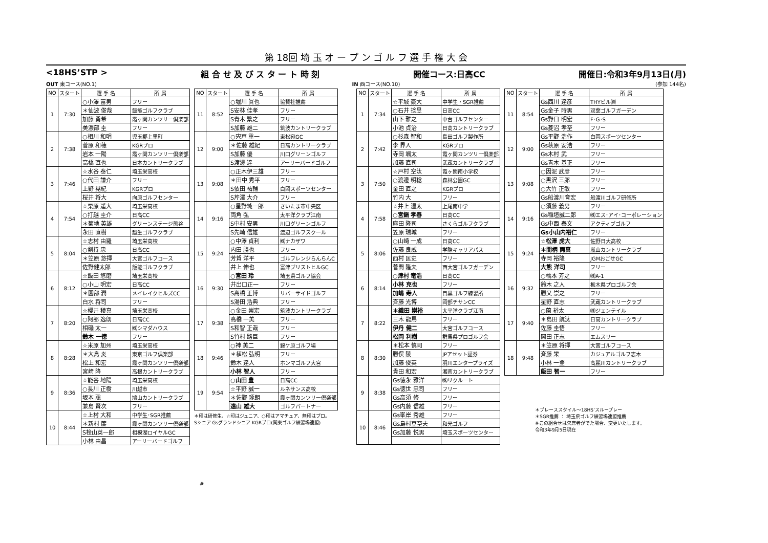第 18回 埼 玉 オ ー プ ン ゴ ル フ 選 手 権 大 会
<18HS’STP > 組 合 せ 及 び ス タ ー ト 時 刻 開催コース:日高CC 開催日:令和3年9月13日(月)
OUT 東コース(NO.1) IN 西コース(NO.10) (参加 144名)
| NO | スタート | 選 手 名 | 所 属 |
| --- | --- | --- | --- |
| 1 | 7:30 | ○小澤 富男 | フリー |
| | | ＊仙波 俊哉 | 飯能ゴルフクラブ |
| | | 加藤 勇希 | 霞ヶ関カンツリー倶楽部 |
| | | 美濃部 圭 | フリー |
| 2 | 7:38 | ○相川 和明 | 児玉郡上里町 |
| | | 菅原 和穂 | KGRプロ |
| | | 岩本 一陽 | 霞ヶ関カンツリー倶楽部 |
| | | 高橋 直也 | 日本カントリークラブ |
| 3 | 7:46 | ☆水谷 泰仁 | 埼玉栄高校 |
| | | ○代田 謙介 | フリー |
| | | 上野 晃紀 | KGRプロ |
| | | 桜井 将大 | 向原ゴルフセンター |
| 4 | 7:54 | ☆栗原 遥大 | 埼玉栄高校 |
| | | ○打越 圭介 | 日高CC |
| | | ＊菊地 英雄 | グリーンステージ熊谷 |
| | | 永田 直樹 | 越生ゴルフクラブ |
| 5 | 8:04 | ☆志村 由羅 | 埼玉栄高校 |
| | | ○剣持 忠 | 日高CC |
| | | ＊笠原 悠揮 | 大宮ゴルフコース |
| | | 佐野健太郎 | 飯能ゴルフクラブ |
| 6 | 8:12 | ☆飯田 悠磨 | 埼玉栄高校 |
| | | ○小山 明宏 | 日高CC |
| | | ＊園部 潤 | メイレイクヒルズCC |
| | | 白水 将司 | フリー |
| 7 | 8:20 | ☆櫻井 稜真 | 埼玉栄高校 |
| | | ○阿部 逸朗 | 日高CC |
| | | 相磯 太一 | ㈱シマダハウス |
| | | 鈴木 一徳 | フリー |
| 8 | 8:28 | ☆米原 加州 | 埼玉栄高校 |
| | | ＊大島 炎 | 東京ゴルフ倶楽部 |
| | | 松上 和宏 | 霞ヶ関カンツリー倶楽部 |
| | | 宮崎 降 | 高根カントリークラブ |
| 9 | 8:36 | ☆能谷 地陽 | 埼玉栄高校 |
| | | ○長川 正樹 | 川越市 |
| | | 坂本 聡 | 鳩山カントリークラブ |
| | | 兼島 賢次 | フリー |
| 10 | 8:44 | ☆上村 大和 | 中学生･SGR推薦 |
| | | ＊新村 簾 | 霞ヶ関カンツリー倶楽部 |
| | | S桧山英一郎 | 相模湖ロイヤルGC |
| | | 小林 由昌 | アーリーバードゴルフ |
| NO | スタート | 選 手 名 | 所 属 |
| --- | --- | --- | --- |
| 11 | 8:52 | ○堀川 眞也 | 協賛社推薦 |
| | | S安林 佳孝 | フリー |
| | | S青木 繁之 | フリー |
| | | S加藤 雄二 | 筑波カントリークラブ |
| 12 | 9:00 | ○宍戸 重一 | 東松宛GC |
| | | ＊佐藤 雄紀 | 日高カントリークラブ |
| | | S加藤 優 | 川口グリーンゴルフ |
| | | S渡邊 達 | アーリーバードゴルフ |
| 13 | 9:08 | ○正木伊三雄 | フリー |
| | | ＊田中 秀平 | フリー |
| | | S依田 祐輔 | 白岡スポーツセンター |
| | | S芹澤 大介 | フリー |
| 14 | 9:16 | ○星野純一郎 | さいたま市中央区 |
| | | 両角 弘 | 太平洋クラブ江南 |
| | | S中村 安男 | 川口グリーンゴルフ |
| | | S先崎 信雄 | 渡辺ゴルフスクール |
| 15 | 9:24 | ○中澤 貞利 | ㈱ナカザワ |
| | | 内田 勝也 | フリー |
| | | 芳賀 洋平 | ゴルフレンジらんらんC |
| | | 井上 伸也 | 富津ブリストヒルGC |
| 16 | 9:30 | ○宮田 玲 | 埼玉県ゴルフ協会 |
| | | 井出口正一 | フリー |
| | | S高橋 正博 | リバーサイドゴルフ |
| | | S湯田 浩典 | フリー |
| 17 | 9:38 | ○金田 崇宏 | 筑波カントリークラブ |
| | | 高橋 一美 | フリー |
| | | S和智 正哉 | フリー |
| | | S竹村 路巨 | フリー |
| 18 | 9:46 | ○神 美二 | 錦ケ原ゴルフ場 |
| | | ＊植松 弘明 | フリー |
| | | 鈴木 達人 | ホンマゴルフ大宮 |
| | | 小林 智人 | フリー |
| 19 | 9:54 | ○山田 豊 | 日高CC |
| | | ☆平野 誠一 | ルネサンス高校 |
| | | ＊佐野 琢朗 | 霞ヶ関カンツリー倶楽部 |
| | | 遠山 雄大 | ゴルフパートナー |
＊印は研修生、☆印はジュニア、○印はアマチュア、無印はプロ。
Sシニア Gsグランドシニア KGRプロ(関東ゴルフ練習場連盟)
| NO | スタート | 選 手 名 | 所 属 |
| --- | --- | --- | --- |
| 1 | 7:34 | ☆平城 豪大 | 中学生・SGR推薦 |
| | | ○石井 捻昱 | 日高CC |
| | | 山下 雅之 | 中台ゴルフセンター |
| | | 小池 貞治 | 日高カントリークラブ |
| 2 | 7:42 | ○杉森 智和 | 島田ゴルフ製作所 |
| | | 李 界人 | KGRプロ |
| | | 寺岡 颯太 | 霞ヶ関カンツリー倶楽部 |
| | | 加藤 直司 | 武蔵カントリークラブ |
| 3 | 7:50 | ☆戸村 空汰 | 霞ヶ関南小学校 |
| | | ○渡邊 明稔 | 森林公園GC |
| | | 金田 直之 | KGRプロ |
| | | 竹内 大 | フリー |
| 4 | 7:58 | ☆井上 湿太 | 上尾南中学 |
| | | ○宮鍋 孝春 | 日高CC |
| | | 麻田 隆司 | さくらゴルフクラブ |
| | | 笠原 瑞城 | フリー |
| 5 | 8:06 | ○山崎 一成 | 日高CC |
| | | 佐藤 良威 | 学際キャリアパス |
| | | 西村 匡史 | フリー |
| | | 菅間 隆夫 | 西大宮ゴルフガーデン |
| 6 | 8:14 | ○津村 竜浩 | 日高CC |
| | | 小林 克也 | フリー |
| | | 加嶋 寿人 | 目黒ゴルフ練習所 |
| | | 斉藤 光博 | 岡部チサンCC |
| 7 | 8:22 | ＊織田 崇裕 | 太平洋クラブ江南 |
| | | 三木 龍馬 | フリー |
| | | 伊丹 健二 | 大宮ゴルフコース |
| | | 松岡 利樹 | 群馬県プロゴルフ会 |
| 8 | 8:30 | ＊松本 慎司 | フリー |
| | | 勝俣 陵 | JPアセット証券 |
| | | 加藤 俊英 | 羽川エンタープライズ |
| | | 貴田 和宏 | 湘南カントリークラブ |
| 9 | 8:38 | Gs徳永 雅洋 | ㈱リクルート |
| | | Gs徳世 忠司 | フリー |
| | | Gs高須 修 | フリー |
| | | Gs内藤 信雄 | フリー |
| 10 | 8:46 | Gs峯岸 秀雄 | フリー |
| | | Gs島村豆至夫 | 和光ゴルフ |
| | | Gs加藤 悦男 | 埼玉スポーツセンター |
| NO | スタート | 選 手 名 | 所 属 |
| --- | --- | --- | --- |
| 11 | 8:54 | Gs西川 達彦 | THYビル㈱ |
| | | Gs金子 時男 | 双葉ゴルフガーデン |
| | | Gs野口 明宏 | F･G･S |
| | | Gs菱沼 孝至 | フリー |
| 12 | 9:00 | Gs平野 浩作 | 白岡スポーツセンター |
| | | Gs萩原 安浩 | フリー |
| | | Gs木村 武 | フリー |
| | | Gs青木 基正 | フリー |
| 13 | 9:08 | ○因泥 武彦 | フリー |
| | | ○黒沢 三郎 | フリー |
| | | ○大竹 正敏 | フリー |
| | | Gs船渡川育宏 | 船渡川ゴルフ研修所 |
| 14 | 9:16 | ○須藤 義男 | フリー |
| | | Gs稲垣誠二郎 | ㈱エス･アイ･コーポレーション |
| | | Gs中西 泰文 | アクティブゴルフ |
| | | Gs小山内裕仁 | フリー |
| 15 | 9:24 | ☆松澤 虎大 | 佐野日大高校 |
| | | ＊間柄 両真 | 嵐山カントリークラブ |
| | | 寺岡 裕隆 | JGMおごせGC |
| | | 大熊 洋司 | フリー |
| 16 | 9:32 | ○橋本 芳之 | ㈱A-1 |
| | | 鈴木 之人 | 栃木県プロゴルフ会 |
| | | 勝又 崇之 | フリー |
| | | 星野 直志 | 武蔵カントリークラブ |
| 17 | 9:40 | ○薗 裕太 | ㈱ジェンテイル |
| | | ＊島田 航汰 | 日高カントリークラブ |
| | | 佐藤 圭悟 | フリー |
| | | 岡田 正志 | エムスリー |
| 18 | 9:48 | ＊笠原 将揮 | 大宮ゴルフコース |
| | | 斉藤 栄 | カジュアルゴルフ志木 |
| | | 小林 一登 | 高麗川カントリークラブ |
| | | 飯田 智一 | フリー |
＊プレーススタイル～18HS’スループレー
＊SGR推薦 ： 埼玉県ゴルフ練習場連盟推薦
※この組合せは欠席者がでた場合、変更いたします。
令和3年9月5日現在
#